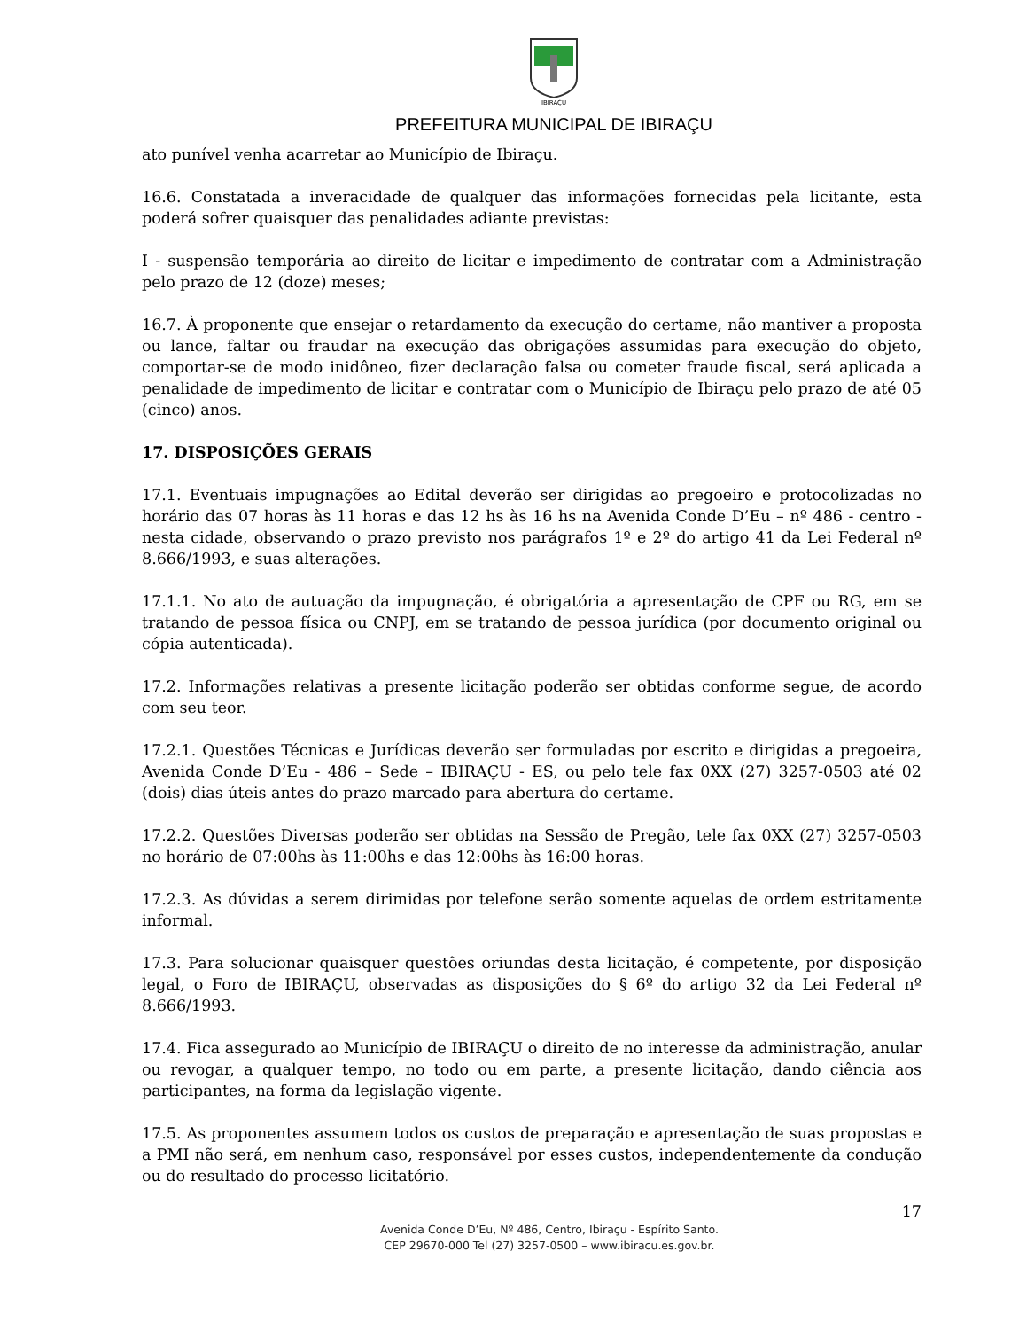IBIRAÇU
PREFEITURA MUNICIPAL DE IBIRAÇU
ato punível venha acarretar ao Município de Ibiraçu.
16.6. Constatada a inveracidade de qualquer das informações fornecidas pela licitante, esta poderá sofrer quaisquer das penalidades adiante previstas:
I - suspensão temporária ao direito de licitar e impedimento de contratar com a Administração pelo prazo de 12 (doze) meses;
16.7. À proponente que ensejar o retardamento da execução do certame, não mantiver a proposta ou lance, faltar ou fraudar na execução das obrigações assumidas para execução do objeto, comportar-se de modo inidôneo, fizer declaração falsa ou cometer fraude fiscal, será aplicada a penalidade de impedimento de licitar e contratar com o Município de Ibiraçu pelo prazo de até 05 (cinco) anos.
17. DISPOSIÇÕES GERAIS
17.1. Eventuais impugnações ao Edital deverão ser dirigidas ao pregoeiro e protocolizadas no horário das 07 horas às 11 horas e das 12 hs às 16 hs na Avenida Conde D’Eu – nº 486 - centro - nesta cidade, observando o prazo previsto nos parágrafos 1º e 2º do artigo 41 da Lei Federal nº 8.666/1993, e suas alterações.
17.1.1. No ato de autuação da impugnação, é obrigatória a apresentação de CPF ou RG, em se tratando de pessoa física ou CNPJ, em se tratando de pessoa jurídica (por documento original ou cópia autenticada).
17.2. Informações relativas a presente licitação poderão ser obtidas conforme segue, de acordo com seu teor.
17.2.1. Questões Técnicas e Jurídicas deverão ser formuladas por escrito e dirigidas a pregoeira, Avenida Conde D’Eu - 486 – Sede – IBIRAÇU - ES, ou pelo tele fax 0XX (27) 3257-0503 até 02 (dois) dias úteis antes do prazo marcado para abertura do certame.
17.2.2. Questões Diversas poderão ser obtidas na Sessão de Pregão, tele fax 0XX (27) 3257-0503 no horário de 07:00hs às 11:00hs e das 12:00hs às 16:00 horas.
17.2.3. As dúvidas a serem dirimidas por telefone serão somente aquelas de ordem estritamente informal.
17.3. Para solucionar quaisquer questões oriundas desta licitação, é competente, por disposição legal, o Foro de IBIRAÇU, observadas as disposições do § 6º do artigo 32 da Lei Federal nº 8.666/1993.
17.4. Fica assegurado ao Município de IBIRAÇU o direito de no interesse da administração, anular ou revogar, a qualquer tempo, no todo ou em parte, a presente licitação, dando ciência aos participantes, na forma da legislação vigente.
17.5. As proponentes assumem todos os custos de preparação e apresentação de suas propostas e a PMI não será, em nenhum caso, responsável por esses custos, independentemente da condução ou do resultado do processo licitatório.
17
Avenida Conde D’Eu, Nº 486, Centro, Ibiraçu - Espírito Santo.
CEP 29670-000 Tel (27) 3257-0500 – www.ibiracu.es.gov.br.